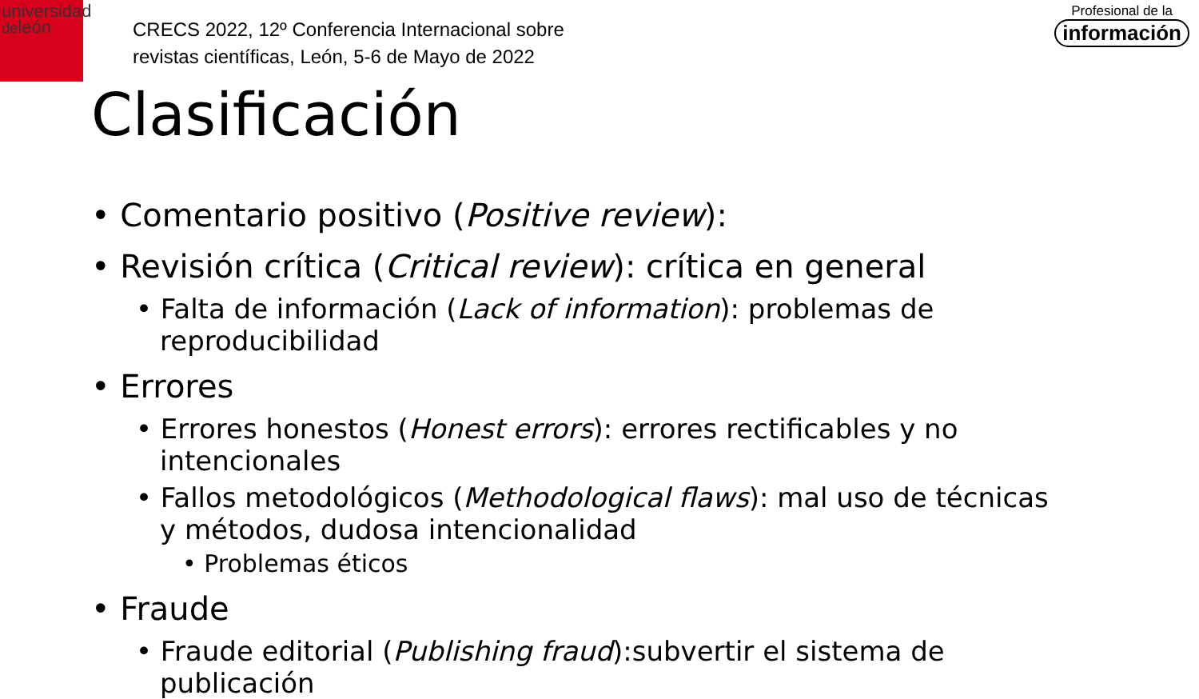universidad
deleón
CRECS 2022, 12º Conferencia Internacional sobre
revistas científicas, León, 5-6 de Mayo de 2022
Profesional de la
información
Clasificación
• Comentario positivo (Positive review):
• Revisión crítica (Critical review): crítica en general
• Falta de información (Lack of information): problemas de reproducibilidad
• Errores
• Errores honestos (Honest errors): errores rectificables y no intencionales
• Fallos metodológicos (Methodological flaws): mal uso de técnicas y métodos, dudosa intencionalidad
• Problemas éticos
• Fraude
• Fraude editorial (Publishing fraud):subvertir el sistema de publicación